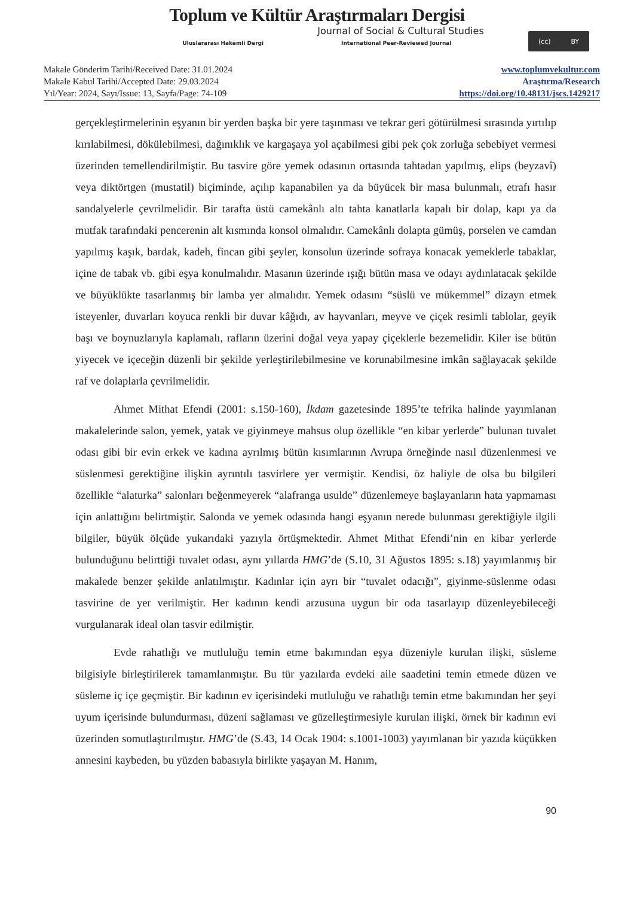Toplum ve Kültür Araştırmaları Dergisi
Journal of Social & Cultural Studies
Uluslararası Hakemli Dergi International Peer-Reviewed Journal
(cc) BY
Makale Gönderim Tarihi/Received Date: 31.01.2024
Makale Kabul Tarihi/Accepted Date: 29.03.2024
Yıl/Year: 2024, Sayı/Issue: 13, Sayfa/Page: 74-109
www.toplumvekultur.com
Araştırma/Research
https://doi.org/10.48131/jscs.1429217
gerçekleştirmelerinin eşyanın bir yerden başka bir yere taşınması ve tekrar geri götürülmesi sırasında yırtılıp kırılabilmesi, dökülebilmesi, dağınıklık ve kargaşaya yol açabilmesi gibi pek çok zorluğa sebebiyet vermesi üzerinden temellendirilmiştir. Bu tasvire göre yemek odasının ortasında tahtadan yapılmış, elips (beyzavî) veya diktörtgen (mustatil) biçiminde, açılıp kapanabilen ya da büyücek bir masa bulunmalı, etrafı hasır sandalyelerle çevrilmelidir. Bir tarafta üstü camekânlı altı tahta kanatlarla kapalı bir dolap, kapı ya da mutfak tarafındaki pencerenin alt kısmında konsol olmalıdır. Camekânlı dolapta gümüş, porselen ve camdan yapılmış kaşık, bardak, kadeh, fincan gibi şeyler, konsolun üzerinde sofraya konacak yemeklerle tabaklar, içine de tabak vb. gibi eşya konulmalıdır. Masanın üzerinde ışığı bütün masa ve odayı aydınlatacak şekilde ve büyüklükte tasarlanmış bir lamba yer almalıdır. Yemek odasını “süslü ve mükemmel” dizayn etmek isteyenler, duvarları koyuca renkli bir duvar kâğıdı, av hayvanları, meyve ve çiçek resimli tablolar, geyik başı ve boynuzlarıyla kaplamalı, rafların üzerini doğal veya yapay çiçeklerle bezemelidir. Kiler ise bütün yiyecek ve içeceğin düzenli bir şekilde yerleştirilebilmesine ve korunabilmesine imkân sağlayacak şekilde raf ve dolaplarla çevrilmelidir.
Ahmet Mithat Efendi (2001: s.150-160), İkdam gazetesinde 1895’te tefrika halinde yayımlanan makalelerinde salon, yemek, yatak ve giyinmeye mahsus olup özellikle “en kibar yerlerde” bulunan tuvalet odası gibi bir evin erkek ve kadına ayrılmış bütün kısımlarının Avrupa örneğinde nasıl düzenlenmesi ve süslenmesi gerektiğine ilişkin ayrıntılı tasvirlere yer vermiştir. Kendisi, öz haliyle de olsa bu bilgileri özellikle “alaturka” salonları beğenmeyerek “alafranga usulde” düzenlemeye başlayanların hata yapmaması için anlattığını belirtmiştir. Salonda ve yemek odasında hangi eşyanın nerede bulunması gerektiğiyle ilgili bilgiler, büyük ölçüde yukarıdaki yazıyla örtüşmektedir. Ahmet Mithat Efendi’nin en kibar yerlerde bulunduğunu belirttiği tuvalet odası, aynı yıllarda HMG’de (S.10, 31 Ağustos 1895: s.18) yayımlanmış bir makalede benzer şekilde anlatılmıştır. Kadınlar için ayrı bir “tuvalet odacığı”, giyinme-süslenme odası tasvirine de yer verilmiştir. Her kadının kendi arzusuna uygun bir oda tasarlayıp düzenleyebileceği vurgulanarak ideal olan tasvir edilmiştir.
Evde rahatlığı ve mutluluğu temin etme bakımından eşya düzeniyle kurulan ilişki, süsleme bilgisiyle birleştirilerek tamamlanmıştır. Bu tür yazılarda evdeki aile saadetini temin etmede düzen ve süsleme iç içe geçmiştir. Bir kadının ev içerisindeki mutluluğu ve rahatlığı temin etme bakımından her şeyi uyum içerisinde bulundurması, düzeni sağlaması ve güzelleştirmesiyle kurulan ilişki, örnek bir kadının evi üzerinden somutlaştırılmıştır. HMG’de (S.43, 14 Ocak 1904: s.1001-1003) yayımlanan bir yazıda küçükken annesini kaybeden, bu yüzden babasıyla birlikte yaşayan M. Hanım,
90